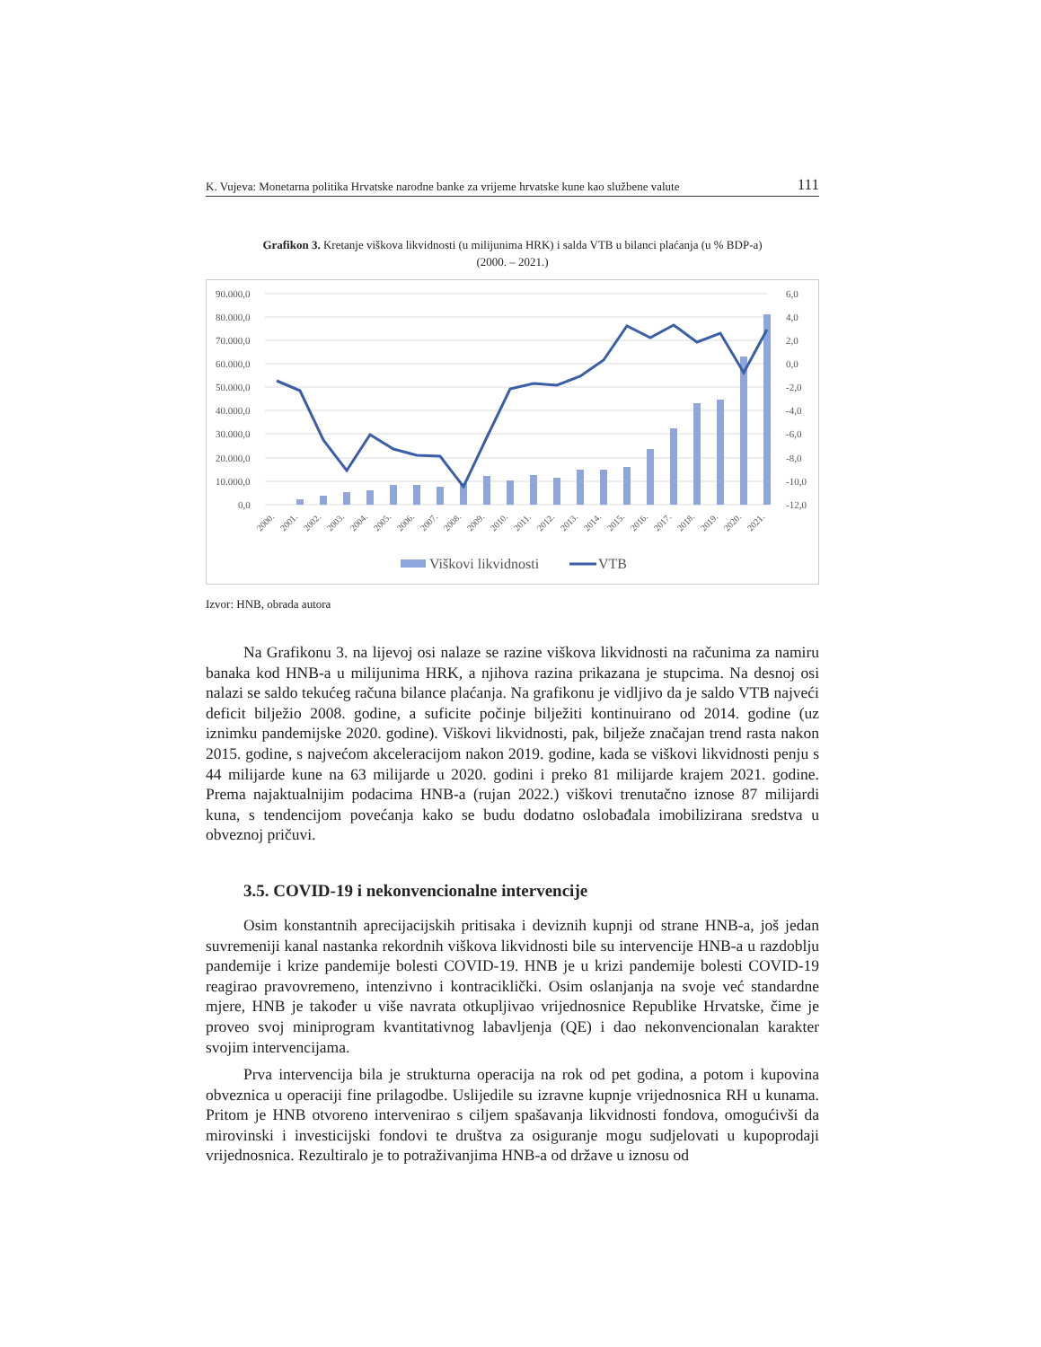K. Vujeva: Monetarna politika Hrvatske narodne banke za vrijeme hrvatske kune kao službene valute 111
Grafikon 3. Kretanje viškova likvidnosti (u milijunima HRK) i salda VTB u bilanci plaćanja (u % BDP-a)
(2000. – 2021.)
90.000,0
80.000,0
70.000,0
60.000,0
50.000,0
40.000,0
30.000,0
20.000,0
10.000,0
0,0
6,0
4,0
2,0
0,0
-2,0
-4,0
-6,0
-8,0
-10,0
-12,0
2000.
2001.
2002.
2003.
2004.
2005.
2006.
2007.
2008.
2009.
2010.
2011.
2012.
2013.
2014.
2015.
2016.
2017.
2018.
2019.
2020.
2021.
Viškovi likvidnosti
VTB
Izvor: HNB, obrada autora
Na Grafikonu 3. na lijevoj osi nalaze se razine viškova likvidnosti na računima za namiru banaka kod HNB-a u milijunima HRK, a njihova razina prikazana je stupcima. Na desnoj osi nalazi se saldo tekućeg računa bilance plaćanja. Na grafikonu je vidljivo da je saldo VTB najveći deficit bilježio 2008. godine, a suficite počinje bilježiti kontinuirano od 2014. godine (uz iznimku pandemijske 2020. godine). Viškovi likvidnosti, pak, bilježe značajan trend rasta nakon 2015. godine, s najvećom akceleracijom nakon 2019. godine, kada se viškovi likvidnosti penju s 44 milijarde kune na 63 milijarde u 2020. godini i preko 81 milijarde krajem 2021. godine. Prema najaktualnijim podacima HNB-a (rujan 2022.) viškovi trenutačno iznose 87 milijardi kuna, s tendencijom povećanja kako se budu dodatno oslobađala imobilizirana sredstva u obveznoj pričuvi.
3.5. COVID-19 i nekonvencionalne intervencije
Osim konstantnih aprecijacijskih pritisaka i deviznih kupnji od strane HNB-a, još jedan suvremeniji kanal nastanka rekordnih viškova likvidnosti bile su intervencije HNB-a u razdoblju pandemije i krize pandemije bolesti COVID-19. HNB je u krizi pandemije bolesti COVID-19 reagirao pravovremeno, intenzivno i kontraciklički. Osim oslanjanja na svoje već standardne mjere, HNB je također u više navrata otkupljivao vrijednosnice Republike Hrvatske, čime je proveo svoj miniprogram kvantitativnog labavljenja (QE) i dao nekonvencionalan karakter svojim intervencijama.
Prva intervencija bila je strukturna operacija na rok od pet godina, a potom i kupovina obveznica u operaciji fine prilagodbe. Uslijedile su izravne kupnje vrijednosnica RH u kunama. Pritom je HNB otvoreno intervenirao s ciljem spašavanja likvidnosti fondova, omogućivši da mirovinski i investicijski fondovi te društva za osiguranje mogu sudjelovati u kupoprodaji vrijednosnica. Rezultiralo je to potraživanjima HNB-a od države u iznosu od